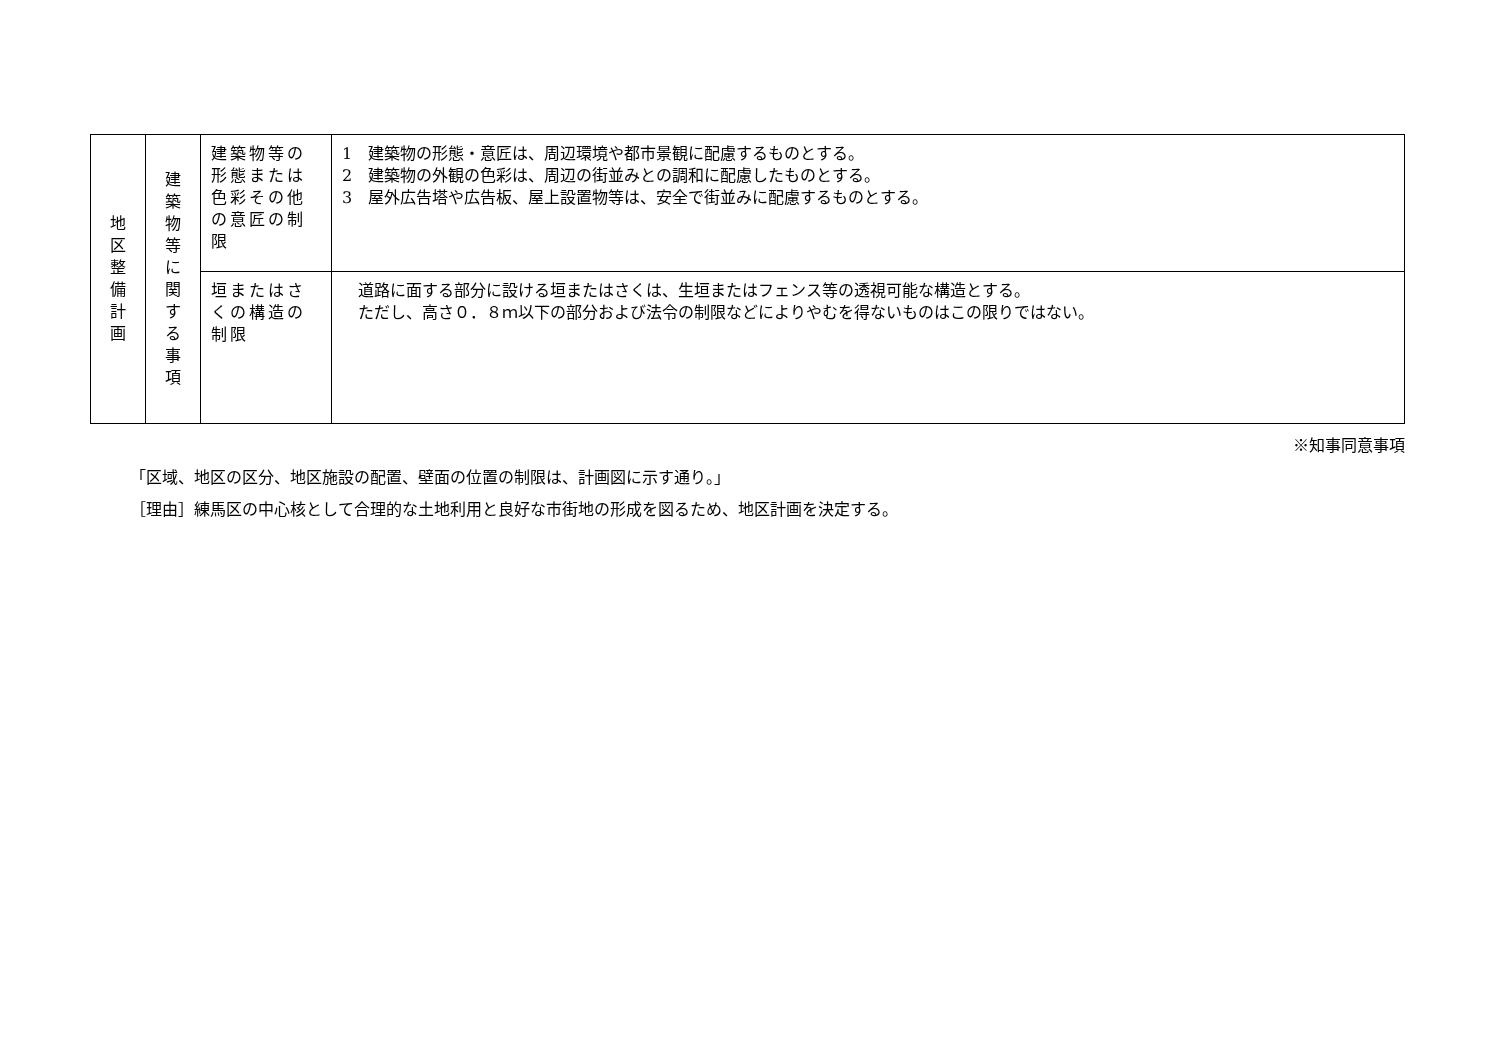| 地 区 整 備 計 画 | 建 築 物 等 に 関 す る 事 項 | 建築物等の形態または色彩その他の意匠の制限 | 1 建築物の形態・意匠は、周辺環境や都市景観に配慮するものとする。 2 建築物の外観の色彩は、周辺の街並みとの調和に配慮したものとする。 3 屋外広告塔や広告板、屋上設置物等は、安全で街並みに配慮するものとする。 |
| | | 垣またはさくの構造の制限 | 道路に面する部分に設ける垣またはさくは、生垣またはフェンス等の透視可能な構造とする。 ただし、高さ０．８ｍ以下の部分および法令の制限などによりやむを得ないものはこの限りではない。 |
※知事同意事項
「区域、地区の区分、地区施設の配置、壁面の位置の制限は、計画図に示す通り。」
［理由］練馬区の中心核として合理的な土地利用と良好な市街地の形成を図るため、地区計画を決定する。